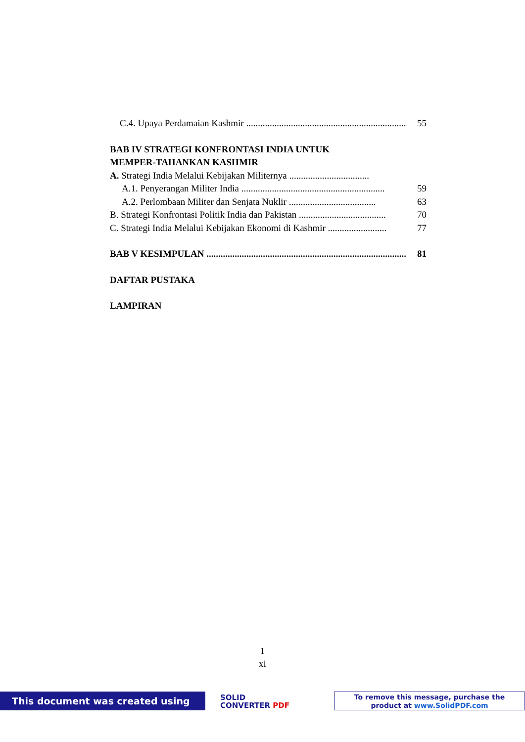C.4. Upaya Perdamaian Kashmir ........................................................................ 55
BAB IV STRATEGI KONFRONTASI INDIA UNTUK
MEMPER-TAHANKAN KASHMIR
A. Strategi India Melalui Kebijakan Militernya ..................................
A.1. Penyerangan Militer India ............................................................. 59
A.2. Perlombaan Militer dan Senjata Nuklir ..................................... 63
B. Strategi Konfrontasi Politik India dan Pakistan ..................................... 70
C. Strategi India Melalui Kebijakan Ekonomi di Kashmir ......................... 77
BAB V KESIMPULAN ...................................................................................... 81
DAFTAR PUSTAKA
LAMPIRAN
1
xi
This document was created using
SOLID
CONVERTER PDF
To remove this message, purchase the
product at www.SolidPDF.com